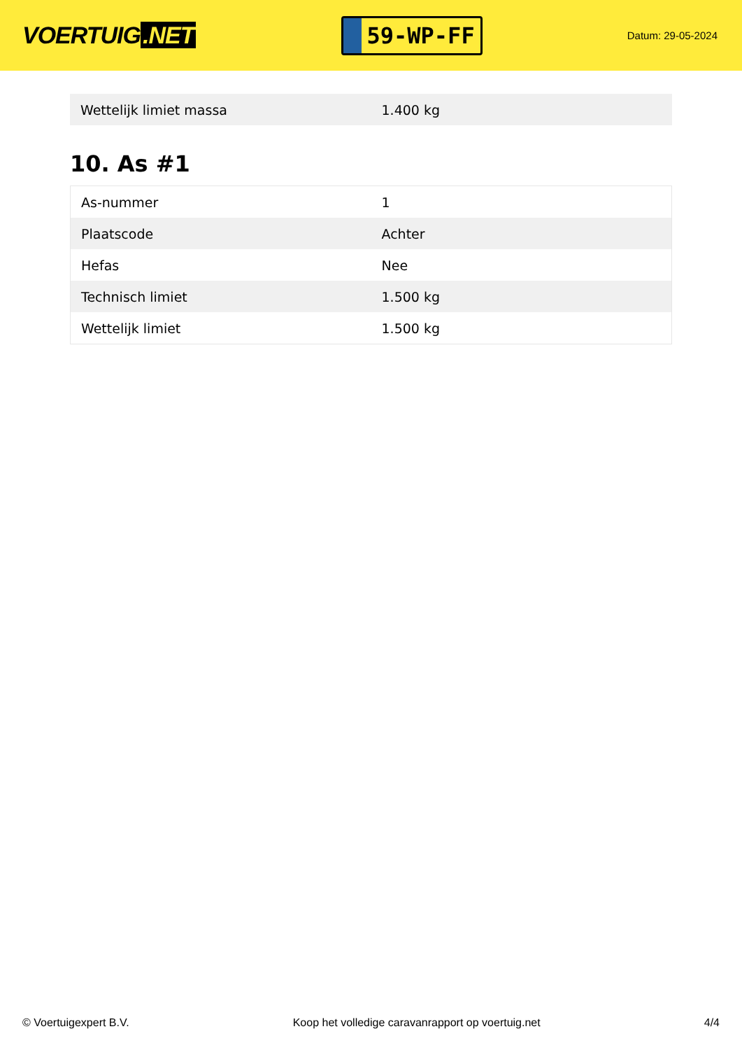VOERTUIG.NET
59-WP-FF
Datum: 29-05-2024
| Wettelijk limiet massa | 1.400 kg |
10. As #1
| As-nummer | 1 |
| Plaatscode | Achter |
| Hefas | Nee |
| Technisch limiet | 1.500 kg |
| Wettelijk limiet | 1.500 kg |
© Voertuigexpert B.V. Koop het volledige caravanrapport op voertuig.net 4/4